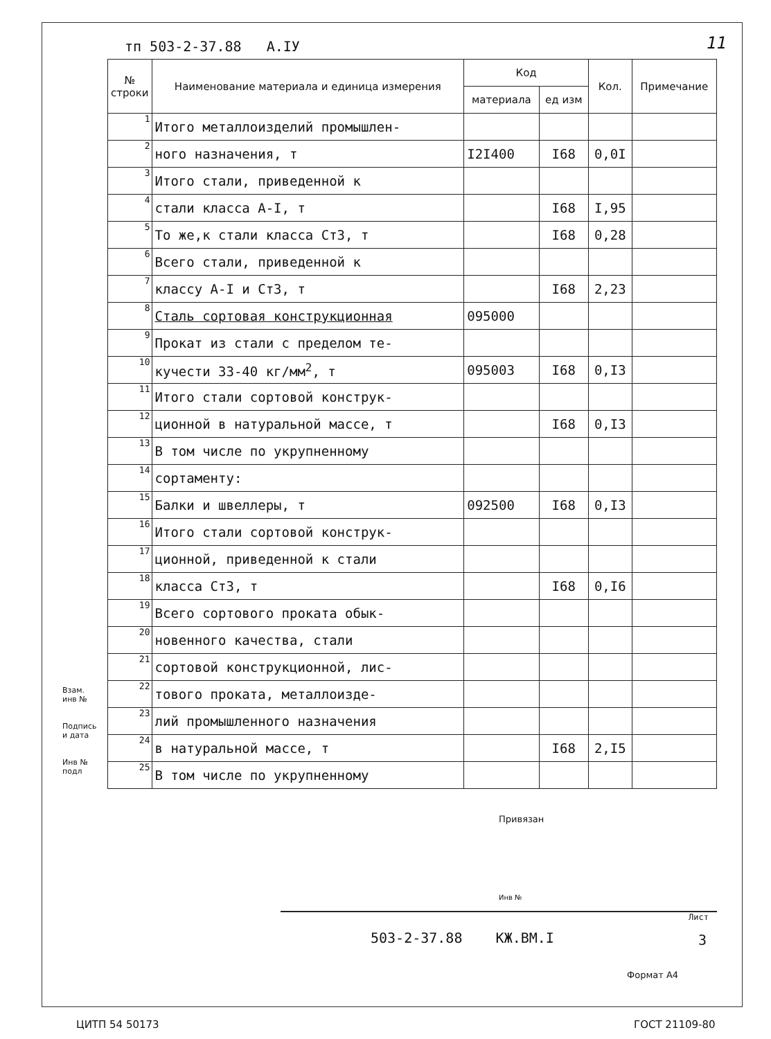тп 503-2-37.88 А.IУ 11
| № строки | Наименование материала и единица измерения | Код | | Кол. | Примечание |
| --- | --- | --- | --- | --- | --- |
| | | материала | ед изм | | |
| 1 | Итого металлоизделий промышлен- | | | | |
| 2 | ного назначения, т | I2I400 | I68 | 0,0I | |
| 3 | Итого стали, приведенной к | | | | |
| 4 | стали класса А-I, т | | I68 | I,95 | |
| 5 | То же,к стали класса Ст3, т | | I68 | 0,28 | |
| 6 | Всего стали, приведенной к | | | | |
| 7 | классу А-I и Ст3, т | | I68 | 2,23 | |
| 8 | Сталь сортовая конструкционная | 095000 | | | |
| 9 | Прокат из стали с пределом те- | | | | |
| 10 | кучести 33-40 кг/мм<sup>2</sup>, т | 095003 | I68 | 0,I3 | |
| 11 | Итого стали сортовой конструк- | | | | |
| 12 | ционной в натуральной массе, т | | I68 | 0,I3 | |
| 13 | В том числе по укрупненному | | | | |
| 14 | сортаменту: | | | | |
| 15 | Балки и швеллеры, т | 092500 | I68 | 0,I3 | |
| 16 | Итого стали сортовой конструк- | | | | |
| 17 | ционной, приведенной к стали | | | | |
| 18 | класса Ст3, т | | I68 | 0,I6 | |
| 19 | Всего сортового проката обык- | | | | |
| 20 | новенного качества, стали | | | | |
| 21 | сортовой конструкционной, лис- | | | | |
| 22 | тового проката, металлоизде- | | | | |
| 23 | лий промышленного назначения | | | | |
| 24 | в натуральной массе, т | | I68 | 2,I5 | |
| 25 | В том числе по укрупненному | | | | |
Взам. инв №
Подпись и дата
Инв № подл
Привязан
Инв №
503-2-37.88 КЖ.ВМ.I
Лист
3
Формат А4
ЦИТП 54 50173 ГОСТ 21109-80